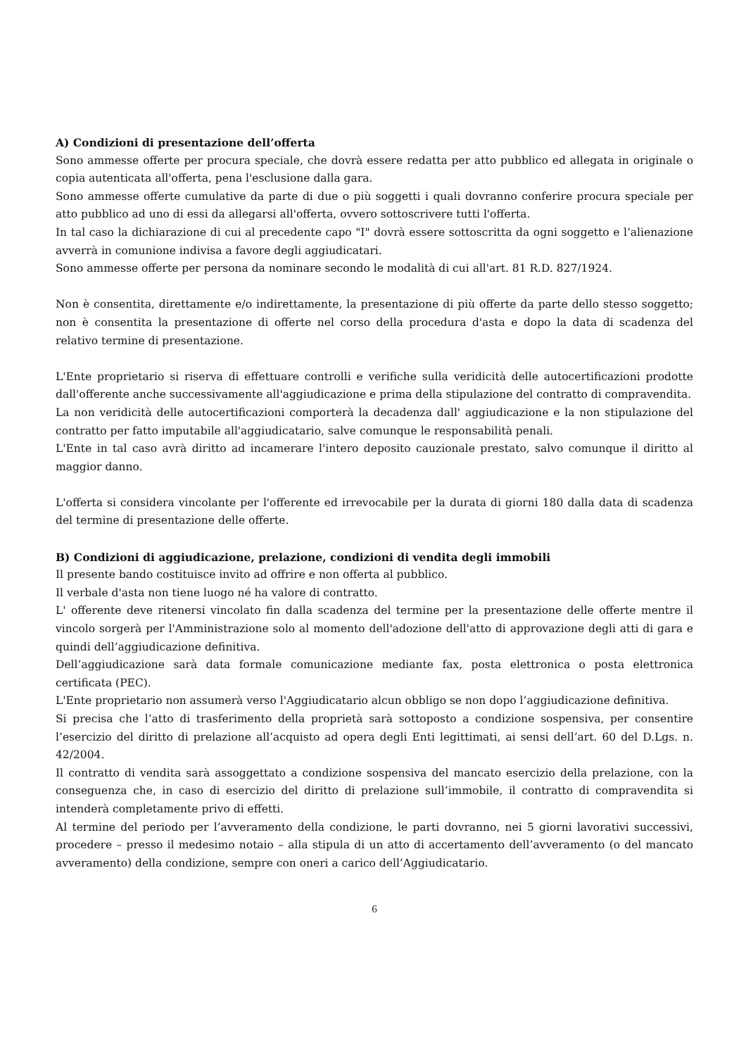A) Condizioni di presentazione dell’offerta
Sono ammesse offerte per procura speciale, che dovrà essere redatta per atto pubblico ed allegata in originale o copia autenticata all'offerta, pena l'esclusione dalla gara.
Sono ammesse offerte cumulative da parte di due o più soggetti i quali dovranno conferire procura speciale per atto pubblico ad uno di essi da allegarsi all'offerta, ovvero sottoscrivere tutti l'offerta.
In tal caso la dichiarazione di cui al precedente capo "I" dovrà essere sottoscritta da ogni soggetto e l’alienazione avverrà in comunione indivisa a favore degli aggiudicatari.
Sono ammesse offerte per persona da nominare secondo le modalità di cui all'art. 81 R.D. 827/1924.
Non è consentita, direttamente e/o indirettamente, la presentazione di più offerte da parte dello stesso soggetto; non è consentita la presentazione di offerte nel corso della procedura d'asta e dopo la data di scadenza del relativo termine di presentazione.
L'Ente proprietario si riserva di effettuare controlli e verifiche sulla veridicità delle autocertificazioni prodotte dall'offerente anche successivamente all'aggiudicazione e prima della stipulazione del contratto di compravendita.
La non veridicità delle autocertificazioni comporterà la decadenza dall' aggiudicazione e la non stipulazione del contratto per fatto imputabile all'aggiudicatario, salve comunque le responsabilità penali.
L'Ente in tal caso avrà diritto ad incamerare l'intero deposito cauzionale prestato, salvo comunque il diritto al maggior danno.
L'offerta si considera vincolante per l'offerente ed irrevocabile per la durata di giorni 180 dalla data di scadenza del termine di presentazione delle offerte.
B) Condizioni di aggiudicazione, prelazione, condizioni di vendita degli immobili
Il presente bando costituisce invito ad offrire e non offerta al pubblico.
Il verbale d'asta non tiene luogo né ha valore di contratto.
L' offerente deve ritenersi vincolato fin dalla scadenza del termine per la presentazione delle offerte mentre il vincolo sorgerà per l'Amministrazione solo al momento dell'adozione dell'atto di approvazione degli atti di gara e quindi dell’aggiudicazione definitiva.
Dell’aggiudicazione sarà data formale comunicazione mediante fax, posta elettronica o posta elettronica certificata (PEC).
L'Ente proprietario non assumerà verso l'Aggiudicatario alcun obbligo se non dopo l’aggiudicazione definitiva.
Si precisa che l’atto di trasferimento della proprietà sarà sottoposto a condizione sospensiva, per consentire l’esercizio del diritto di prelazione all’acquisto ad opera degli Enti legittimati, ai sensi dell’art. 60 del D.Lgs. n. 42/2004.
Il contratto di vendita sarà assoggettato a condizione sospensiva del mancato esercizio della prelazione, con la conseguenza che, in caso di esercizio del diritto di prelazione sull’immobile, il contratto di compravendita si intenderà completamente privo di effetti.
Al termine del periodo per l’avveramento della condizione, le parti dovranno, nei 5 giorni lavorativi successivi, procedere – presso il medesimo notaio – alla stipula di un atto di accertamento dell’avveramento (o del mancato avveramento) della condizione, sempre con oneri a carico dell’Aggiudicatario.
6